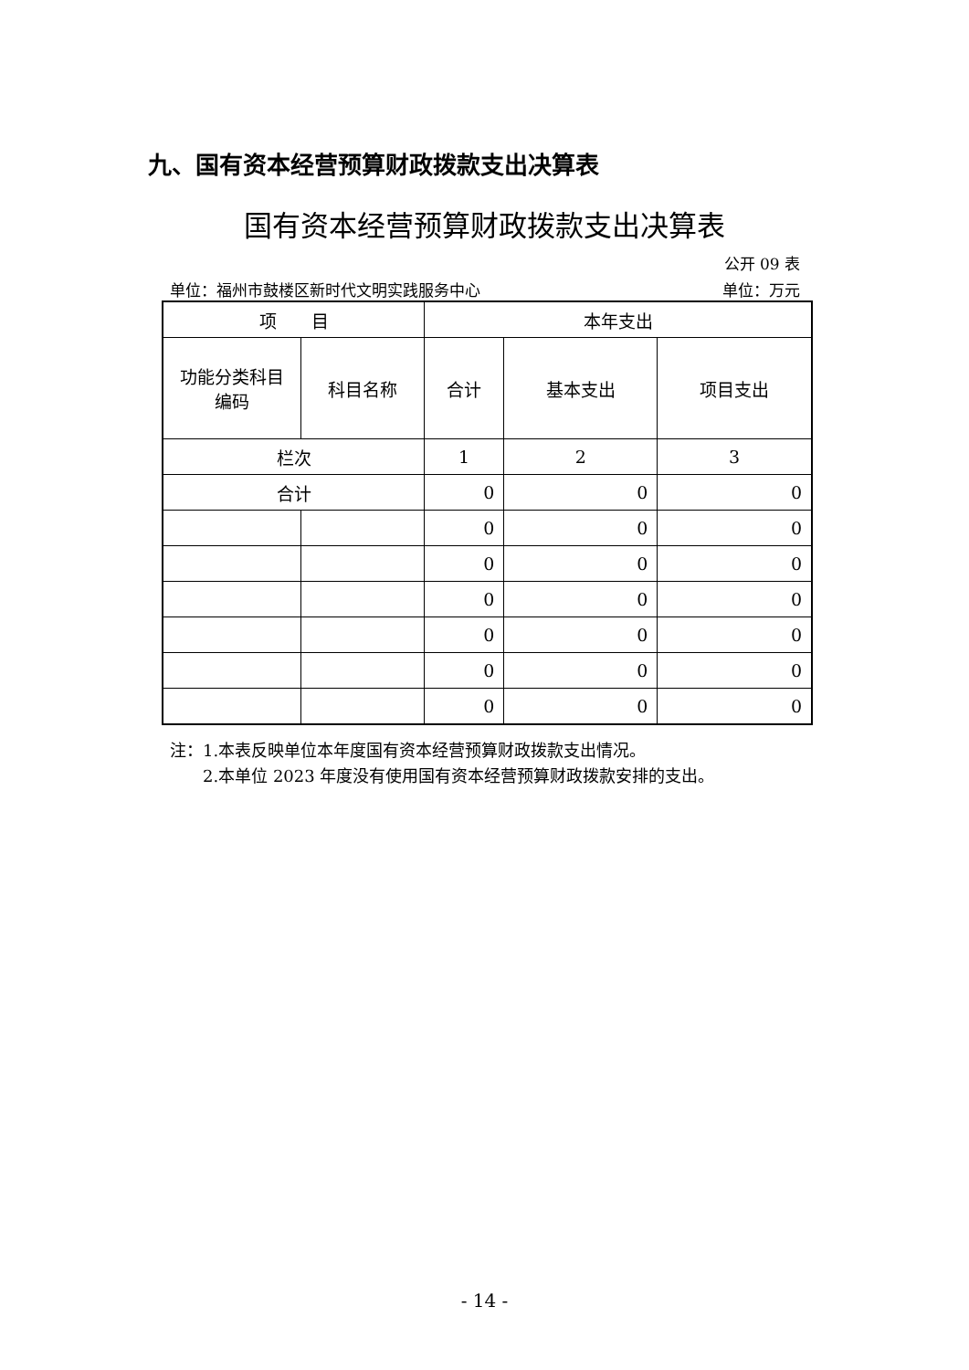九、国有资本经营预算财政拨款支出决算表
国有资本经营预算财政拨款支出决算表
公开 09 表
单位：福州市鼓楼区新时代文明实践服务中心 单位：万元
| 项 目 | | 本年支出 | | |
| --- | --- | --- | --- | --- |
| 功能分类科目 编码 | 科目名称 | 合计 | 基本支出 | 项目支出 |
| 栏次 | | 1 | 2 | 3 |
| 合计 | | 0 | 0 | 0 |
| | | 0 | 0 | 0 |
| | | 0 | 0 | 0 |
| | | 0 | 0 | 0 |
| | | 0 | 0 | 0 |
| | | 0 | 0 | 0 |
| | | 0 | 0 | 0 |
注：1.本表反映单位本年度国有资本经营预算财政拨款支出情况。
　　2.本单位 2023 年度没有使用国有资本经营预算财政拨款安排的支出。
- 14 -